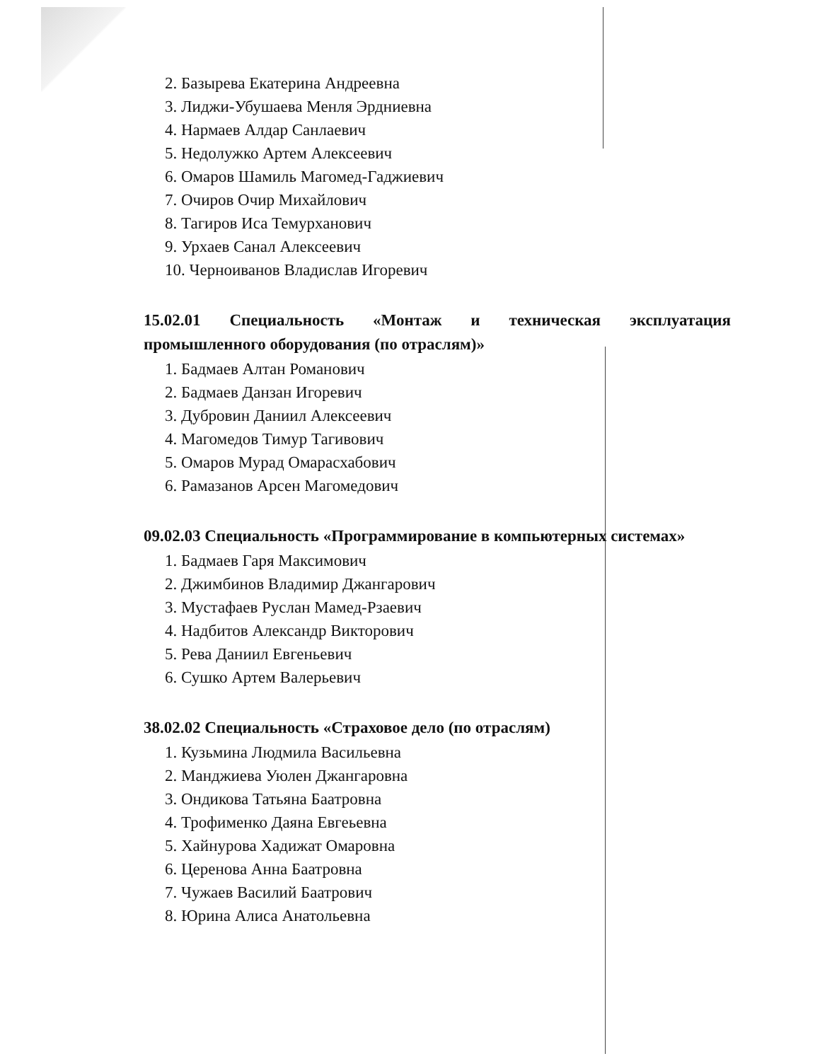2. Базырева Екатерина Андреевна
3. Лиджи-Убушаева Менля Эрдниевна
4. Нармаев Алдар Санлаевич
5. Недолужко Артем Алексеевич
6. Омаров Шамиль Магомед-Гаджиевич
7. Очиров Очир Михайлович
8. Тагиров Иса Темурханович
9. Урхаев Санал Алексеевич
10. Черноиванов Владислав Игоревич
15.02.01 Специальность «Монтаж и техническая эксплуатация промышленного оборудования (по отраслям)»
1. Бадмаев Алтан Романович
2. Бадмаев Данзан Игоревич
3. Дубровин Даниил Алексеевич
4. Магомедов Тимур Тагивович
5. Омаров Мурад Омарасхабович
6. Рамазанов Арсен Магомедович
09.02.03 Специальность «Программирование в компьютерных системах»
1. Бадмаев Гаря Максимович
2. Джимбинов Владимир Джангарович
3. Мустафаев Руслан Мамед-Рзаевич
4. Надбитов Александр Викторович
5. Рева Даниил Евгеньевич
6. Сушко Артем Валерьевич
38.02.02 Специальность «Страховое дело (по отраслям)
1. Кузьмина Людмила Васильевна
2. Манджиева Уюлен Джангаровна
3. Ондикова Татьяна Баатровна
4. Трофименко Даяна Евгеьевна
5. Хайнурова Хадижат Омаровна
6. Церенова Анна Баатровна
7. Чужаев Василий Баатрович
8. Юрина Алиса Анатольевна